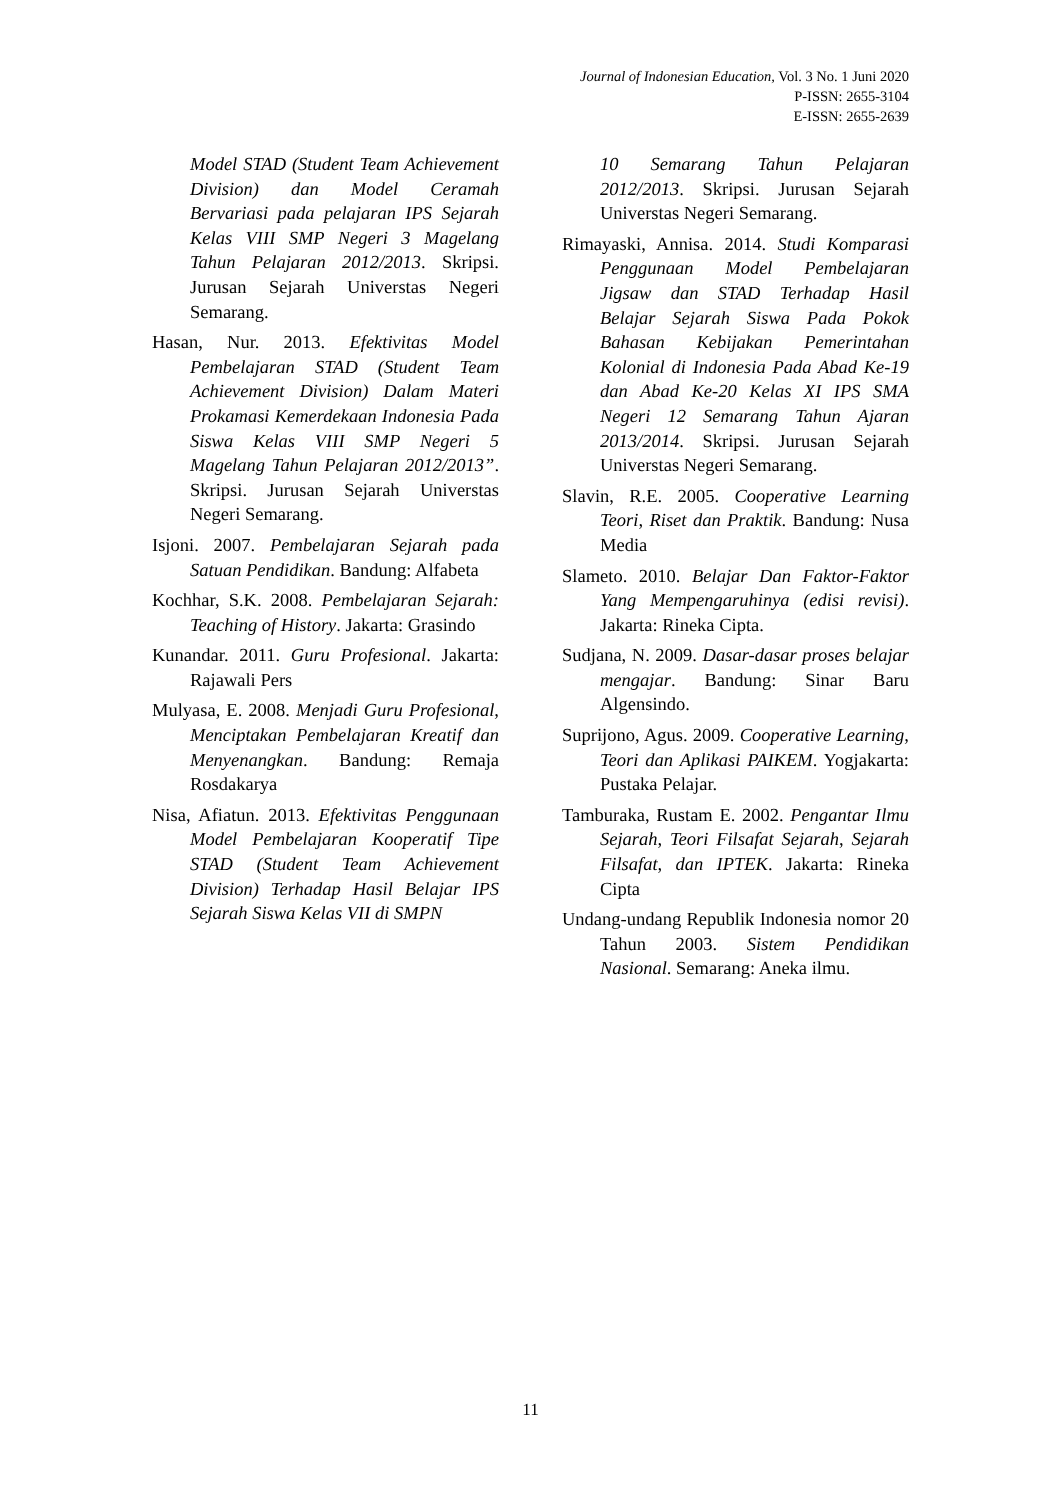Journal of Indonesian Education, Vol. 3 No. 1 Juni 2020
P-ISSN: 2655-3104
E-ISSN: 2655-2639
Model STAD (Student Team Achievement Division) dan Model Ceramah Bervariasi pada pelajaran IPS Sejarah Kelas VIII SMP Negeri 3 Magelang Tahun Pelajaran 2012/2013. Skripsi. Jurusan Sejarah Universtas Negeri Semarang.
Hasan, Nur. 2013. Efektivitas Model Pembelajaran STAD (Student Team Achievement Division) Dalam Materi Prokamasi Kemerdekaan Indonesia Pada Siswa Kelas VIII SMP Negeri 5 Magelang Tahun Pelajaran 2012/2013”. Skripsi. Jurusan Sejarah Universtas Negeri Semarang.
Isjoni. 2007. Pembelajaran Sejarah pada Satuan Pendidikan. Bandung: Alfabeta
Kochhar, S.K. 2008. Pembelajaran Sejarah: Teaching of History. Jakarta: Grasindo
Kunandar. 2011. Guru Profesional. Jakarta: Rajawali Pers
Mulyasa, E. 2008. Menjadi Guru Profesional, Menciptakan Pembelajaran Kreatif dan Menyenangkan. Bandung: Remaja Rosdakarya
Nisa, Afiatun. 2013. Efektivitas Penggunaan Model Pembelajaran Kooperatif Tipe STAD (Student Team Achievement Division) Terhadap Hasil Belajar IPS Sejarah Siswa Kelas VII di SMPN
10 Semarang Tahun Pelajaran 2012/2013. Skripsi. Jurusan Sejarah Universtas Negeri Semarang.
Rimayaski, Annisa. 2014. Studi Komparasi Penggunaan Model Pembelajaran Jigsaw dan STAD Terhadap Hasil Belajar Sejarah Siswa Pada Pokok Bahasan Kebijakan Pemerintahan Kolonial di Indonesia Pada Abad Ke-19 dan Abad Ke-20 Kelas XI IPS SMA Negeri 12 Semarang Tahun Ajaran 2013/2014. Skripsi. Jurusan Sejarah Universtas Negeri Semarang.
Slavin, R.E. 2005. Cooperative Learning Teori, Riset dan Praktik. Bandung: Nusa Media
Slameto. 2010. Belajar Dan Faktor-Faktor Yang Mempengaruhinya (edisi revisi). Jakarta: Rineka Cipta.
Sudjana, N. 2009. Dasar-dasar proses belajar mengajar. Bandung: Sinar Baru Algensindo.
Suprijono, Agus. 2009. Cooperative Learning, Teori dan Aplikasi PAIKEM. Yogjakarta: Pustaka Pelajar.
Tamburaka, Rustam E. 2002. Pengantar Ilmu Sejarah, Teori Filsafat Sejarah, Sejarah Filsafat, dan IPTEK. Jakarta: Rineka Cipta
Undang-undang Republik Indonesia nomor 20 Tahun 2003. Sistem Pendidikan Nasional. Semarang: Aneka ilmu.
11